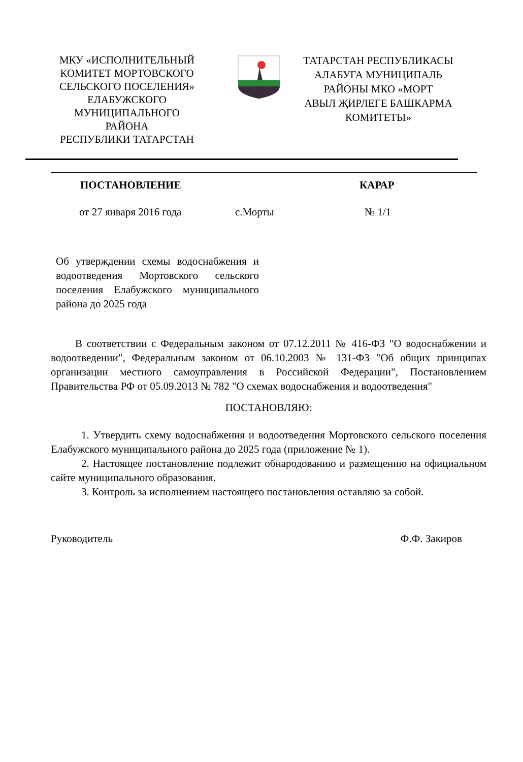МКУ «ИСПОЛНИТЕЛЬНЫЙ
КОМИТЕТ МОРТОВСКОГО
СЕЛЬСКОГО ПОСЕЛЕНИЯ»
ЕЛАБУЖСКОГО
МУНИЦИПАЛЬНОГО
РАЙОНА
РЕСПУБЛИКИ ТАТАРСТАН
ТАТАРСТАН РЕСПУБЛИКАСЫ
АЛАБУГА МУНИЦИПАЛЬ
РАЙОНЫ МКО «МОРТ
АВЫЛ ҖИРЛЕГЕ БАШКАРМА
КОМИТЕТЫ»
ПОСТАНОВЛЕНИЕ КАРАР
от 27 января 2016 года с.Морты № 1/1
Об утверждении схемы водоснабжения и водоотведения Мортовского сельского поселения Елабужского муниципального района до 2025 года
В соответствии с Федеральным законом от 07.12.2011 № 416-ФЗ "О водоснабжении и водоотведении", Федеральным законом от 06.10.2003 № 131-ФЗ "Об общих принципах организации местного самоуправления в Российской Федерации", Постановлением Правительства РФ от 05.09.2013 № 782 "О схемах водоснабжения и водоотведения"
ПОСТАНОВЛЯЮ:
1. Утвердить схему водоснабжения и водоотведения Мортовского сельского поселения Елабужского муниципального района до 2025 года (приложение № 1).
2. Настоящее постановление подлежит обнародованию и размещению на официальном сайте муниципального образования.
3. Контроль за исполнением настоящего постановления оставляю за собой.
Руководитель Ф.Ф. Закиров